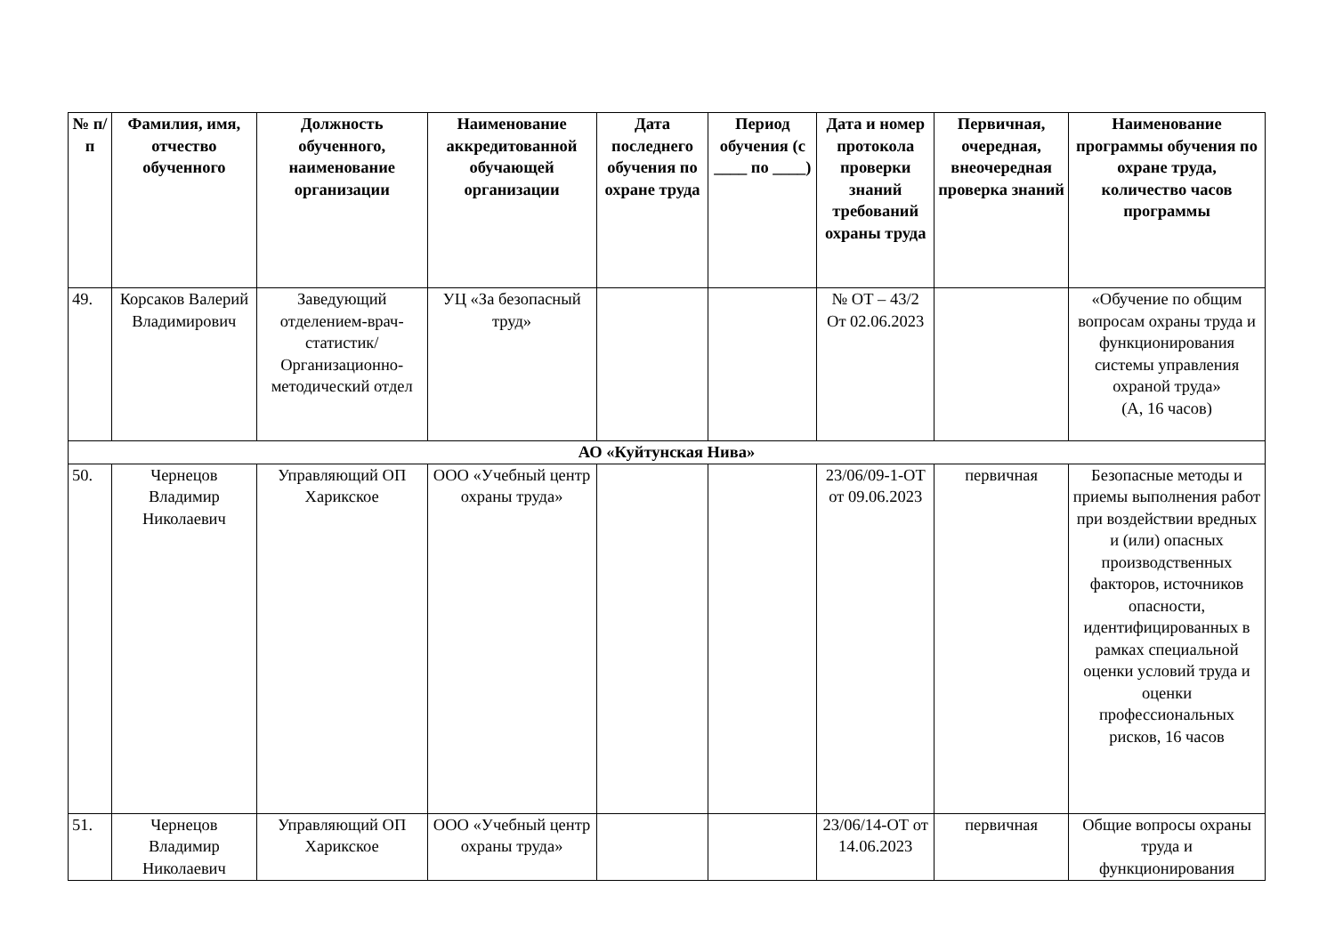| № п/п | Фамилия, имя, отчество обученного | Должность обученного, наименование организации | Наименование аккредитованной обучающей организации | Дата последнего обучения по охране труда | Период обучения (с ____ по ____) | Дата и номер протокола проверки знаний требований охраны труда | Первичная, очередная, внеочередная проверка знаний | Наименование программы обучения по охране труда, количество часов программы |
| --- | --- | --- | --- | --- | --- | --- | --- | --- |
| 49. | Корсаков Валерий Владимирович | Заведующий отделением-врач-статистик/ Организационно-методический отдел | УЦ «За безопасный труд» | | | № ОТ – 43/2 От 02.06.2023 | | «Обучение по общим вопросам охраны труда и функционирования системы управления охраной труда» (А, 16 часов) |
| АО «Куйтунская Нива» | | | | | | | | |
| 50. | Чернецов Владимир Николаевич | Управляющий ОП Харикское | ООО «Учебный центр охраны труда» | | | 23/06/09-1-ОТ от 09.06.2023 | первичная | Безопасные методы и приемы выполнения работ при воздействии вредных и (или) опасных производственных факторов, источников опасности, идентифицированных в рамках специальной оценки условий труда и оценки профессиональных рисков, 16 часов |
| 51. | Чернецов Владимир Николаевич | Управляющий ОП Харикское | ООО «Учебный центр охраны труда» | | | 23/06/14-ОТ от 14.06.2023 | первичная | Общие вопросы охраны труда и функционирования |